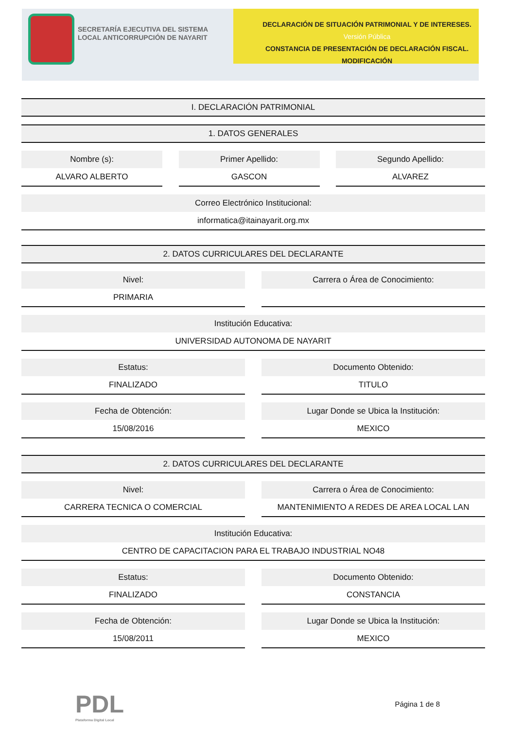SECRETARÍA EJECUTIVA DEL SISTEMA LOCAL ANTICORRUPCIÓN DE NAYARIT
DECLARACIÓN DE SITUACIÓN PATRIMONIAL Y DE INTERESES. Versión Pública
CONSTANCIA DE PRESENTACIÓN DE DECLARACIÓN FISCAL.
MODIFICACIÓN
I. DECLARACIÓN PATRIMONIAL
1. DATOS GENERALES
Nombre (s):
ALVARO ALBERTO
Primer Apellido:
GASCON
Segundo Apellido:
ALVAREZ
Correo Electrónico Institucional:
informatica@itainayarit.org.mx
2. DATOS CURRICULARES DEL DECLARANTE
Nivel:
PRIMARIA
Carrera o Área de Conocimiento:
Institución Educativa:
UNIVERSIDAD AUTONOMA DE NAYARIT
Estatus:
FINALIZADO
Documento Obtenido:
TITULO
Fecha de Obtención:
15/08/2016
Lugar Donde se Ubica la Institución:
MEXICO
2. DATOS CURRICULARES DEL DECLARANTE
Nivel:
CARRERA TECNICA O COMERCIAL
Carrera o Área de Conocimiento:
MANTENIMIENTO A REDES DE AREA LOCAL LAN
Institución Educativa:
CENTRO DE CAPACITACION PARA EL TRABAJO INDUSTRIAL NO48
Estatus:
FINALIZADO
Documento Obtenido:
CONSTANCIA
Fecha de Obtención:
15/08/2011
Lugar Donde se Ubica la Institución:
MEXICO
PDL
Plataforma Digital Local
Página 1 de 8